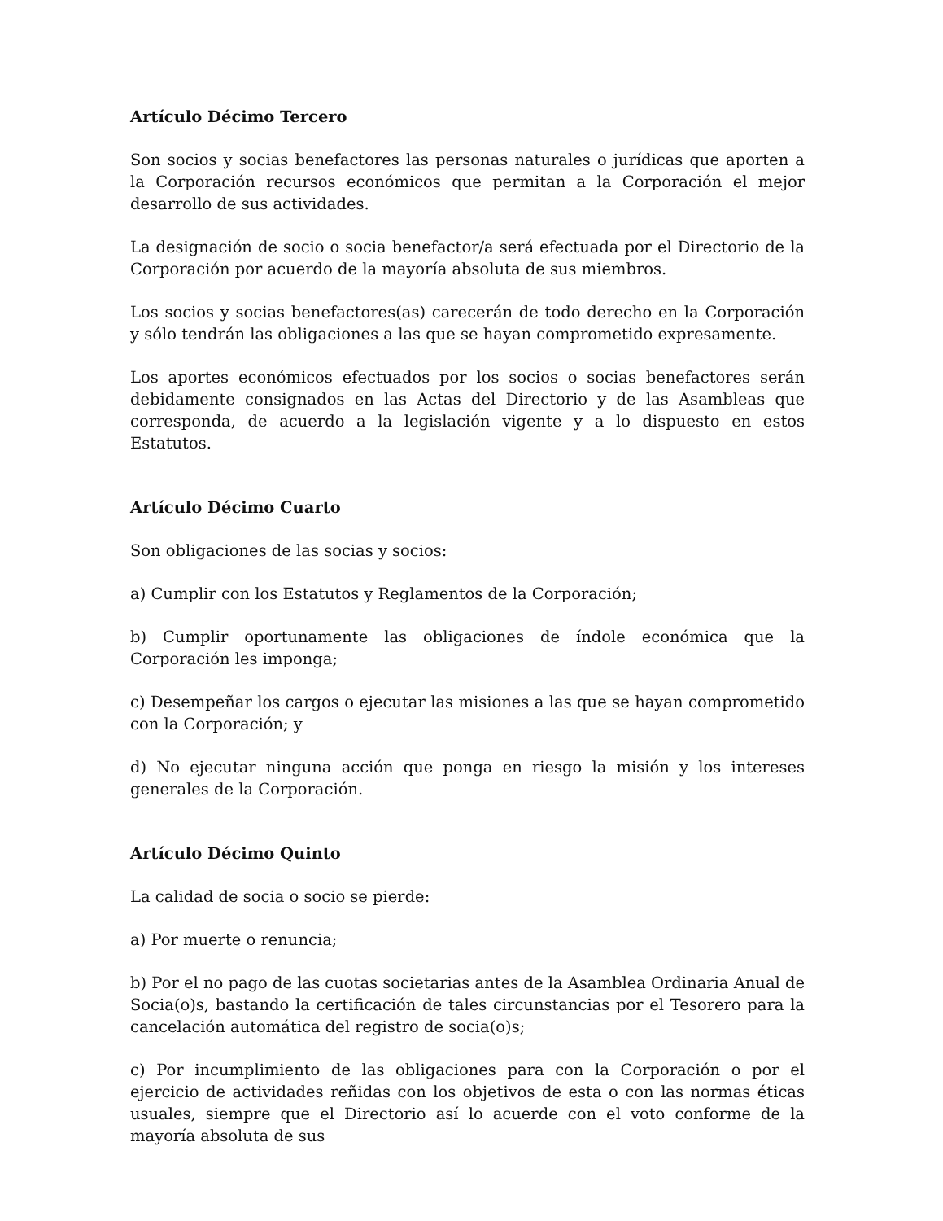Artículo Décimo Tercero
Son socios y socias benefactores las personas naturales o jurídicas que aporten a la Corporación recursos económicos que permitan a la Corporación el mejor desarrollo de sus actividades.
La designación de socio o socia benefactor/a será efectuada por el Directorio de la Corporación por acuerdo de la mayoría absoluta de sus miembros.
Los socios y socias benefactores(as) carecerán de todo derecho en la Corporación y sólo tendrán las obligaciones a las que se hayan comprometido expresamente.
Los aportes económicos efectuados por los socios o socias benefactores serán debidamente consignados en las Actas del Directorio y de las Asambleas que corresponda, de acuerdo a la legislación vigente y a lo dispuesto en estos Estatutos.
Artículo Décimo Cuarto
Son obligaciones de las socias y socios:
a) Cumplir con los Estatutos y Reglamentos de la Corporación;
b) Cumplir oportunamente las obligaciones de índole económica que la Corporación les imponga;
c) Desempeñar los cargos o ejecutar las misiones a las que se hayan comprometido con la Corporación; y
d) No ejecutar ninguna acción que ponga en riesgo la misión y los intereses generales de la Corporación.
Artículo Décimo Quinto
La calidad de socia o socio se pierde:
a) Por muerte o renuncia;
b) Por el no pago de las cuotas societarias antes de la Asamblea Ordinaria Anual de Socia(o)s, bastando la certificación de tales circunstancias por el Tesorero para la cancelación automática del registro de socia(o)s;
c) Por incumplimiento de las obligaciones para con la Corporación o por el ejercicio de actividades reñidas con los objetivos de esta o con las normas éticas usuales, siempre que el Directorio así lo acuerde con el voto conforme de la mayoría absoluta de sus